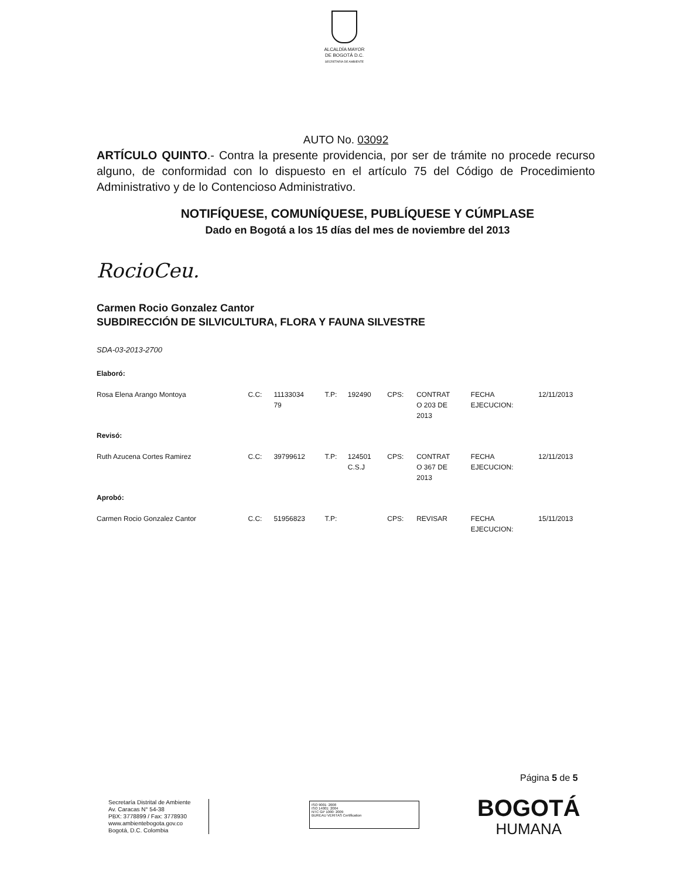ALCALDÍA MAYOR
DE BOGOTÁ D.C.
SECRETARÍA DE AMBIENTE
AUTO No. 03092
ARTÍCULO QUINTO.- Contra la presente providencia, por ser de trámite no procede recurso alguno, de conformidad con lo dispuesto en el artículo 75 del Código de Procedimiento Administrativo y de lo Contencioso Administrativo.
NOTIFÍQUESE, COMUNÍQUESE, PUBLÍQUESE Y CÚMPLASE
Dado en Bogotá a los 15 días del mes de noviembre del 2013
RocioCeu.
Carmen Rocio Gonzalez Cantor
SUBDIRECCIÓN DE SILVICULTURA, FLORA Y FAUNA SILVESTRE
SDA-03-2013-2700
| Elaboró: | | | | | | | | |
| Rosa Elena Arango Montoya | C.C: | 11133034 79 | T.P: | 192490 | CPS: | CONTRAT O 203 DE 2013 | FECHA EJECUCION: | 12/11/2013 |
| Revisó: | | | | | | | | |
| Ruth Azucena Cortes Ramirez | C.C: | 39799612 | T.P: | 124501 C.S.J | CPS: | CONTRAT O 367 DE 2013 | FECHA EJECUCION: | 12/11/2013 |
| Aprobó: | | | | | | | | |
| Carmen Rocio Gonzalez Cantor | C.C: | 51956823 | T.P: | | CPS: | REVISAR | FECHA EJECUCION: | 15/11/2013 |
Página 5 de 5
Secretaría Distrital de Ambiente
Av. Caracas N° 54-38
PBX: 3778899 / Fax: 3778930
www.ambientebogota.gov.co
Bogotá, D.C. Colombia
ISO 9001: 2008
ISO 14001: 2004
NTC GP 1000: 2009
BUREAU VERITAS Certification
BOGOTÁ
HUMANA